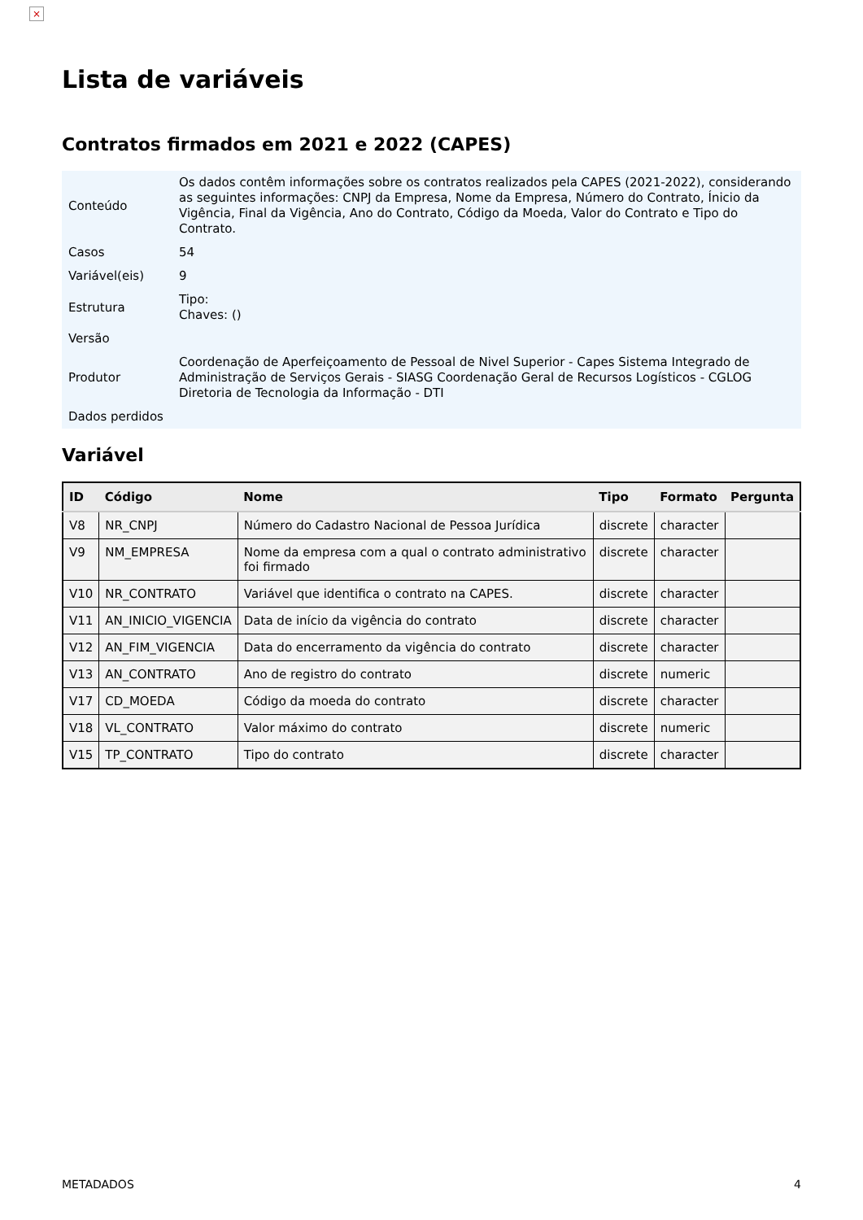×
Lista de variáveis
Contratos firmados em 2021 e 2022 (CAPES)
| Conteúdo | Os dados contêm informações sobre os contratos realizados pela CAPES (2021-2022), considerando as seguintes informações: CNPJ da Empresa, Nome da Empresa, Número do Contrato, Ínicio da Vigência, Final da Vigência, Ano do Contrato, Código da Moeda, Valor do Contrato e Tipo do Contrato. |
| Casos | 54 |
| Variável(eis) | 9 |
| Estrutura | Tipo: Chaves: () |
| Versão | |
| Produtor | Coordenação de Aperfeiçoamento de Pessoal de Nivel Superior - Capes Sistema Integrado de Administração de Serviços Gerais - SIASG Coordenação Geral de Recursos Logísticos - CGLOG Diretoria de Tecnologia da Informação - DTI |
| Dados perdidos | |
Variável
| ID | Código | Nome | Tipo | Formato | Pergunta |
| --- | --- | --- | --- | --- | --- |
| V8 | NR_CNPJ | Número do Cadastro Nacional de Pessoa Jurídica | discrete | character | |
| V9 | NM_EMPRESA | Nome da empresa com a qual o contrato administrativo foi firmado | discrete | character | |
| V10 | NR_CONTRATO | Variável que identifica o contrato na CAPES. | discrete | character | |
| V11 | AN_INICIO_VIGENCIA | Data de início da vigência do contrato | discrete | character | |
| V12 | AN_FIM_VIGENCIA | Data do encerramento da vigência do contrato | discrete | character | |
| V13 | AN_CONTRATO | Ano de registro do contrato | discrete | numeric | |
| V17 | CD_MOEDA | Código da moeda do contrato | discrete | character | |
| V18 | VL_CONTRATO | Valor máximo do contrato | discrete | numeric | |
| V15 | TP_CONTRATO | Tipo do contrato | discrete | character | |
METADADOS 4